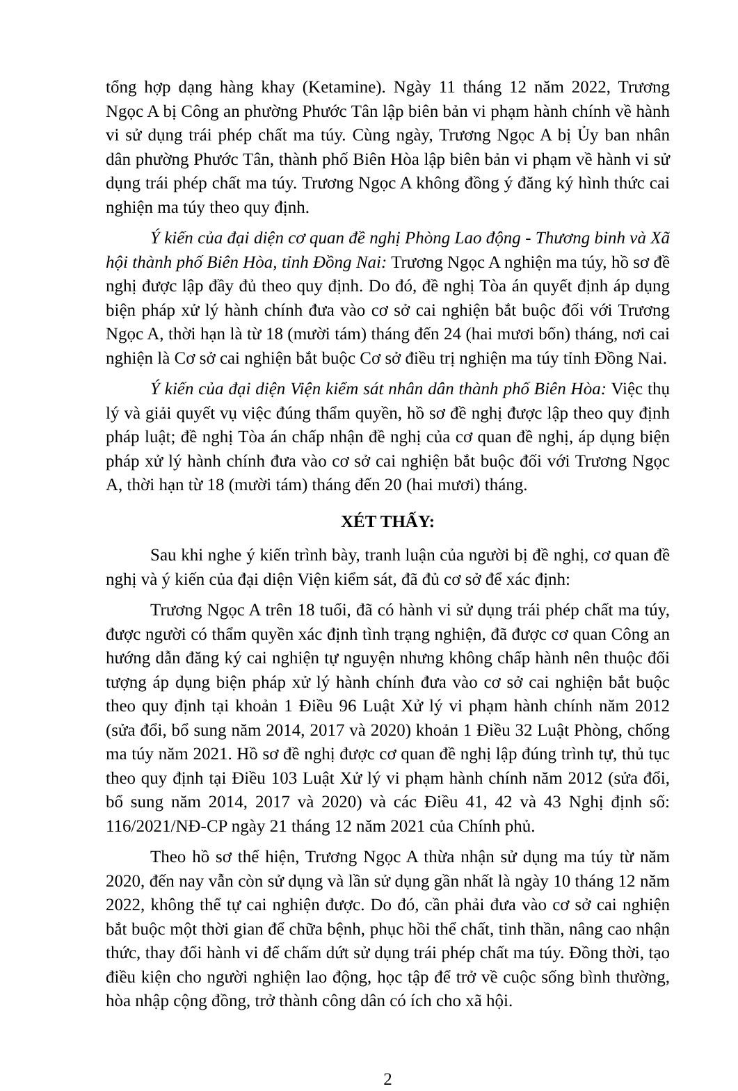tổng hợp dạng hàng khay (Ketamine). Ngày 11 tháng 12 năm 2022, Trương Ngọc A bị Công an phường Phước Tân lập biên bản vi phạm hành chính về hành vi sử dụng trái phép chất ma túy. Cùng ngày, Trương Ngọc A bị Ủy ban nhân dân phường Phước Tân, thành phố Biên Hòa lập biên bản vi phạm về hành vi sử dụng trái phép chất ma túy. Trương Ngọc A không đồng ý đăng ký hình thức cai nghiện ma túy theo quy định.
Ý kiến của đại diện cơ quan đề nghị Phòng Lao động - Thương binh và Xã hội thành phố Biên Hòa, tỉnh Đồng Nai: Trương Ngọc A nghiện ma túy, hồ sơ đề nghị được lập đầy đủ theo quy định. Do đó, đề nghị Tòa án quyết định áp dụng biện pháp xử lý hành chính đưa vào cơ sở cai nghiện bắt buộc đối với Trương Ngọc A, thời hạn là từ 18 (mười tám) tháng đến 24 (hai mươi bốn) tháng, nơi cai nghiện là Cơ sở cai nghiện bắt buộc Cơ sở điều trị nghiện ma túy tỉnh Đồng Nai.
Ý kiến của đại diện Viện kiểm sát nhân dân thành phố Biên Hòa: Việc thụ lý và giải quyết vụ việc đúng thẩm quyền, hồ sơ đề nghị được lập theo quy định pháp luật; đề nghị Tòa án chấp nhận đề nghị của cơ quan đề nghị, áp dụng biện pháp xử lý hành chính đưa vào cơ sở cai nghiện bắt buộc đối với Trương Ngọc A, thời hạn từ 18 (mười tám) tháng đến 20 (hai mươi) tháng.
XÉT THẤY:
Sau khi nghe ý kiến trình bày, tranh luận của người bị đề nghị, cơ quan đề nghị và ý kiến của đại diện Viện kiểm sát, đã đủ cơ sở để xác định:
Trương Ngọc A trên 18 tuổi, đã có hành vi sử dụng trái phép chất ma túy, được người có thẩm quyền xác định tình trạng nghiện, đã được cơ quan Công an hướng dẫn đăng ký cai nghiện tự nguyện nhưng không chấp hành nên thuộc đối tượng áp dụng biện pháp xử lý hành chính đưa vào cơ sở cai nghiện bắt buộc theo quy định tại khoản 1 Điều 96 Luật Xử lý vi phạm hành chính năm 2012 (sửa đổi, bổ sung năm 2014, 2017 và 2020) khoản 1 Điều 32 Luật Phòng, chống ma túy năm 2021. Hồ sơ đề nghị được cơ quan đề nghị lập đúng trình tự, thủ tục theo quy định tại Điều 103 Luật Xử lý vi phạm hành chính năm 2012 (sửa đổi, bổ sung năm 2014, 2017 và 2020) và các Điều 41, 42 và 43 Nghị định số: 116/2021/NĐ-CP ngày 21 tháng 12 năm 2021 của Chính phủ.
Theo hồ sơ thể hiện, Trương Ngọc A thừa nhận sử dụng ma túy từ năm 2020, đến nay vẫn còn sử dụng và lần sử dụng gần nhất là ngày 10 tháng 12 năm 2022, không thể tự cai nghiện được. Do đó, cần phải đưa vào cơ sở cai nghiện bắt buộc một thời gian để chữa bệnh, phục hồi thể chất, tinh thần, nâng cao nhận thức, thay đổi hành vi để chấm dứt sử dụng trái phép chất ma túy. Đồng thời, tạo điều kiện cho người nghiện lao động, học tập để trở về cuộc sống bình thường, hòa nhập cộng đồng, trở thành công dân có ích cho xã hội.
2